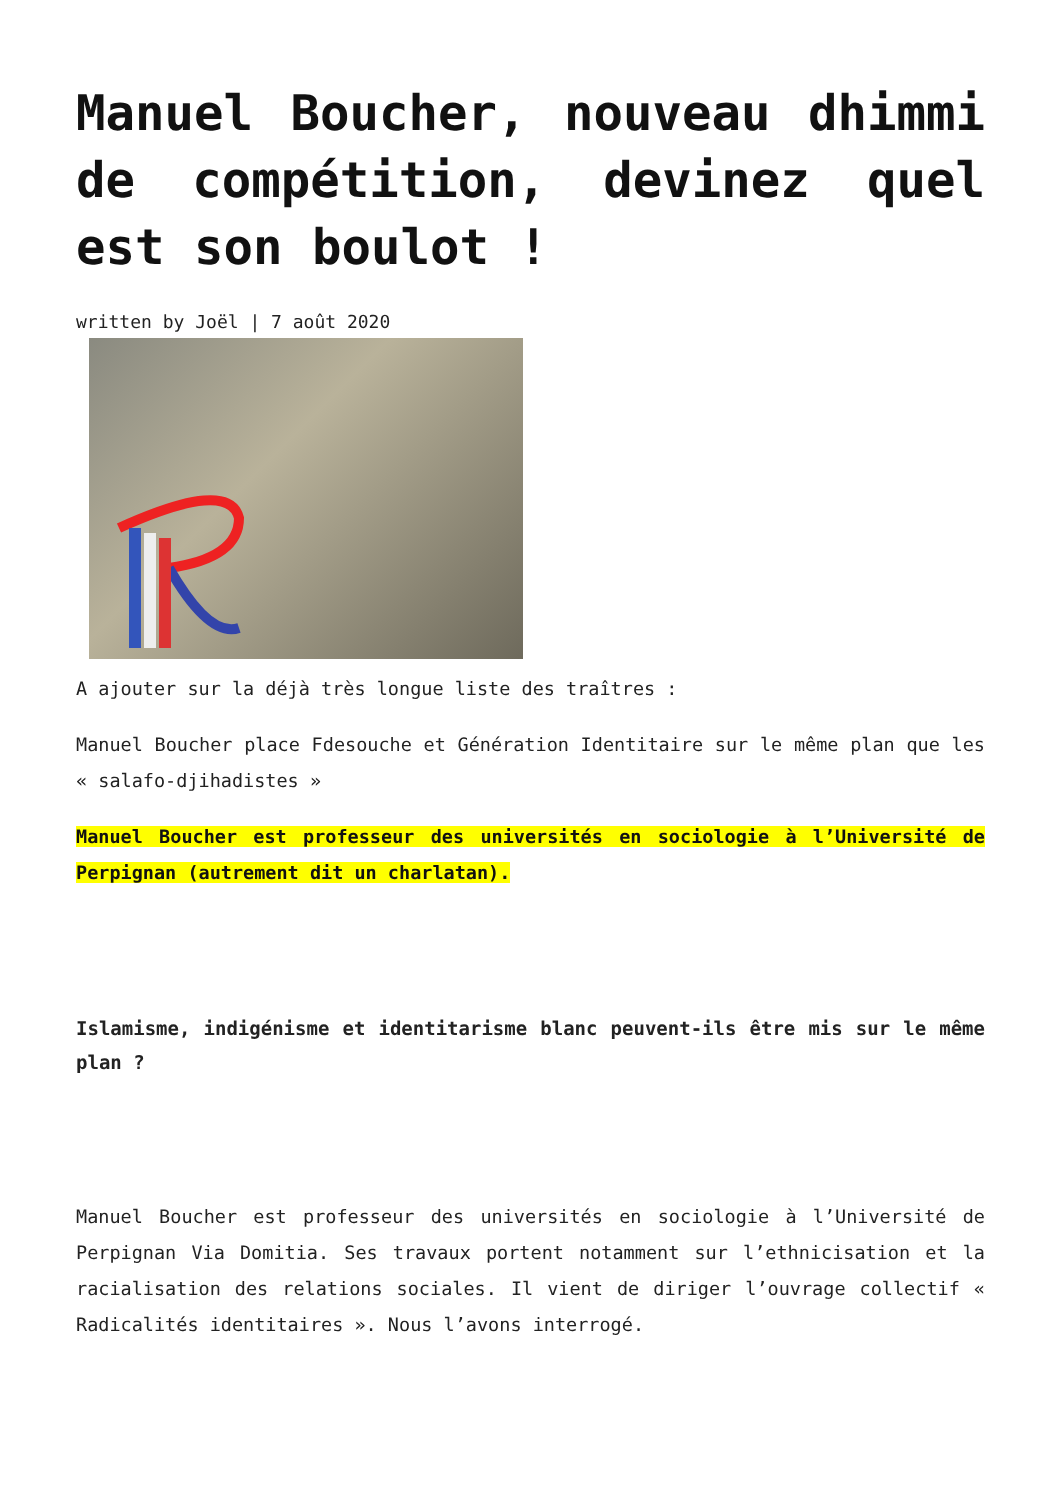Manuel Boucher, nouveau dhimmi de compétition, devinez quel est son boulot !
written by Joël | 7 août 2020
A ajouter sur la déjà très longue liste des traîtres :
Manuel Boucher place Fdesouche et Génération Identitaire sur le même plan que les « salafo-djihadistes »
Manuel Boucher est professeur des universités en sociologie à l’Université de Perpignan (autrement dit un charlatan).
Islamisme, indigénisme et identitarisme blanc peuvent-ils être mis sur le même plan ?
Manuel Boucher est professeur des universités en sociologie à l’Université de Perpignan Via Domitia. Ses travaux portent notamment sur l’ethnicisation et la racialisation des relations sociales. Il vient de diriger l’ouvrage collectif « Radicalités identitaires ». Nous l’avons interrogé.